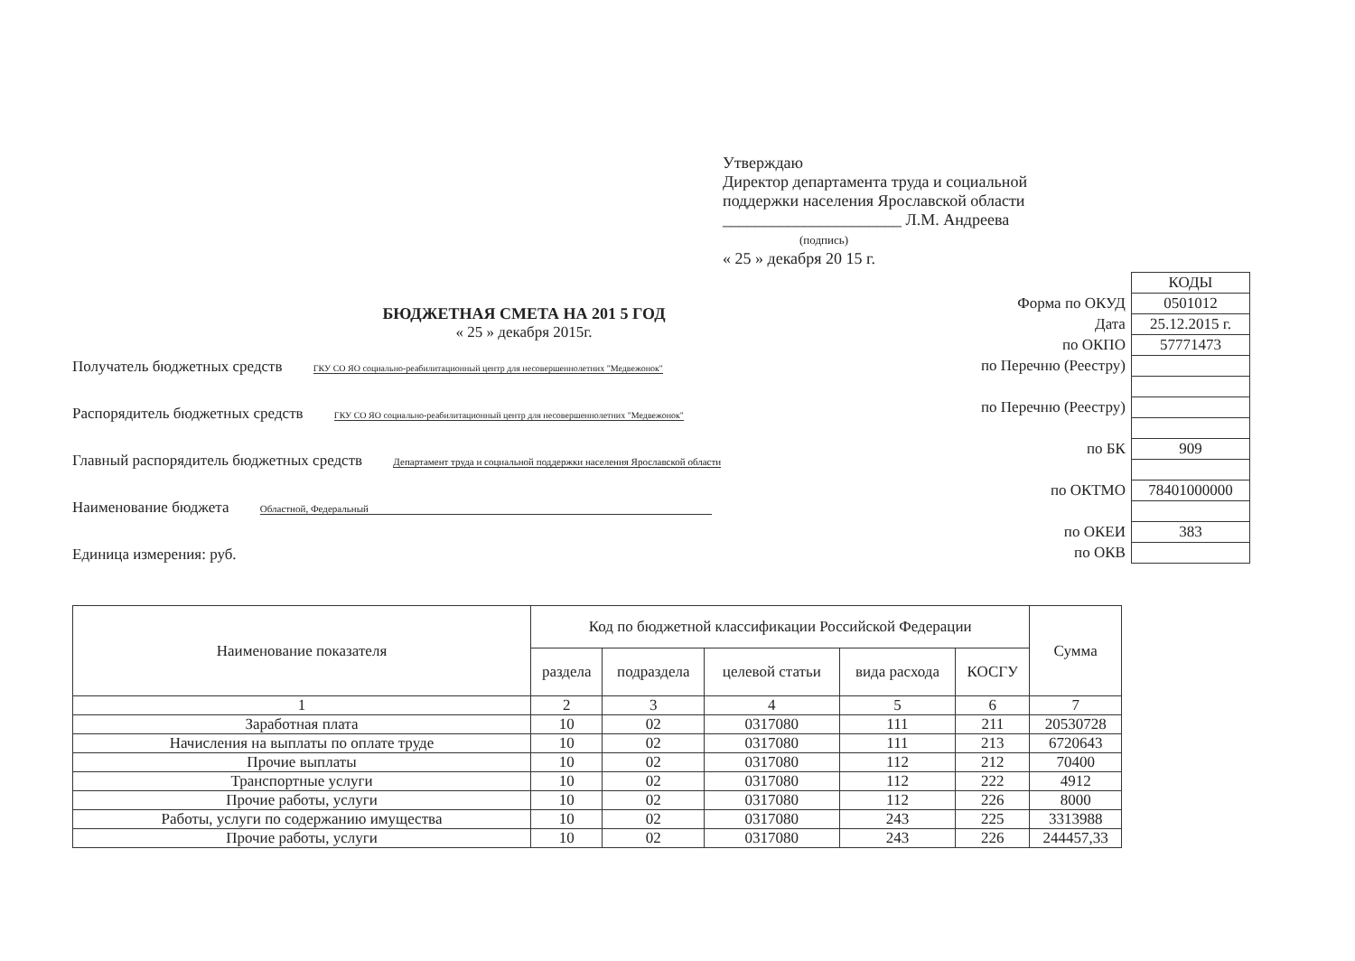Утверждаю
Директор департамента труда и социальной
поддержки населения Ярославской области
______________________ Л.М. Андреева
(подпись)
« 25 » декабря 20 15 г.
БЮДЖЕТНАЯ СМЕТА НА 201 5 ГОД
« 25 » декабря 2015г.
Получатель бюджетных средств ГКУ СО ЯО социально-реабилитационный центр для несовершеннолетних "Медвежонок"
Распорядитель бюджетных средств ГКУ СО ЯО социально-реабилитационный центр для несовершеннолетних "Медвежонок"
Главный распорядитель бюджетных средств Департамент труда и социальной поддержки населения Ярославской области
Наименование бюджета Областной, Федеральный
Единица измерения: руб.
| | КОДЫ |
| Форма по ОКУД | 0501012 |
| Дата | 25.12.2015 г. |
| по ОКПО | 57771473 |
| по Перечню (Реестру) | |
| по Перечню (Реестру) | |
| по БК | 909 |
| по ОКТМО | 78401000000 |
| по ОКЕИ | 383 |
| по ОКВ | |
| Наименование показателя | Код по бюджетной классификации Российской Федерации | | | | | Сумма |
| --- | --- | --- | --- | --- | --- | --- |
| | раздела | подраздела | целевой статьи | вида расхода | КОСГУ | |
| 1 | 2 | 3 | 4 | 5 | 6 | 7 |
| Заработная плата | 10 | 02 | 0317080 | 111 | 211 | 20530728 |
| Начисления на выплаты по оплате труде | 10 | 02 | 0317080 | 111 | 213 | 6720643 |
| Прочие выплаты | 10 | 02 | 0317080 | 112 | 212 | 70400 |
| Транспортные услуги | 10 | 02 | 0317080 | 112 | 222 | 4912 |
| Прочие работы, услуги | 10 | 02 | 0317080 | 112 | 226 | 8000 |
| Работы, услуги по содержанию имущества | 10 | 02 | 0317080 | 243 | 225 | 3313988 |
| Прочие работы, услуги | 10 | 02 | 0317080 | 243 | 226 | 244457,33 |